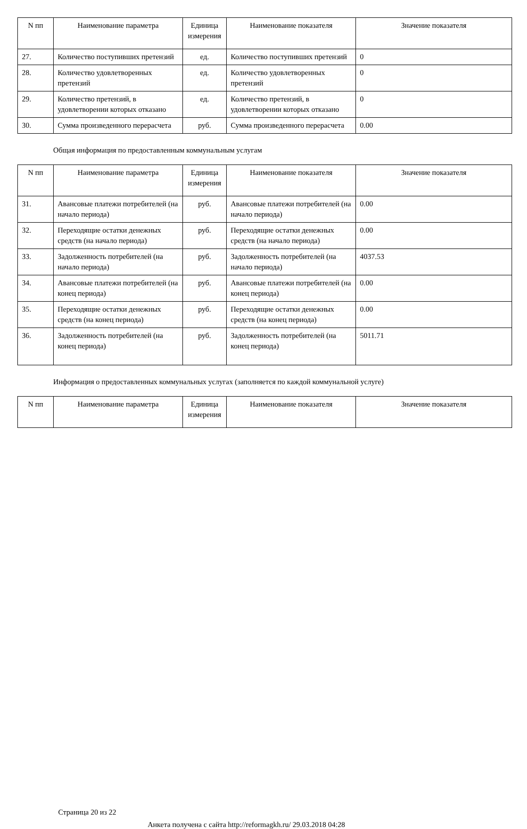| N пп | Наименование параметра | Единица измерения | Наименование показателя | Значение показателя |
| --- | --- | --- | --- | --- |
| 27. | Количество поступивших претензий | ед. | Количество поступивших претензий | 0 |
| 28. | Количество удовлетворенных претензий | ед. | Количество удовлетворенных претензий | 0 |
| 29. | Количество претензий, в удовлетворении которых отказано | ед. | Количество претензий, в удовлетворении которых отказано | 0 |
| 30. | Сумма произведенного перерасчета | руб. | Сумма произведенного перерасчета | 0.00 |
Общая информация по предоставленным коммунальным услугам
| N пп | Наименование параметра | Единица измерения | Наименование показателя | Значение показателя |
| --- | --- | --- | --- | --- |
| 31. | Авансовые платежи потребителей (на начало периода) | руб. | Авансовые платежи потребителей (на начало периода) | 0.00 |
| 32. | Переходящие остатки денежных средств (на начало периода) | руб. | Переходящие остатки денежных средств (на начало периода) | 0.00 |
| 33. | Задолженность потребителей (на начало периода) | руб. | Задолженность потребителей (на начало периода) | 4037.53 |
| 34. | Авансовые платежи потребителей (на конец периода) | руб. | Авансовые платежи потребителей (на конец периода) | 0.00 |
| 35. | Переходящие остатки денежных средств (на конец периода) | руб. | Переходящие остатки денежных средств (на конец периода) | 0.00 |
| 36. | Задолженность потребителей (на конец периода) | руб. | Задолженность потребителей (на конец периода) | 5011.71 |
Информация о предоставленных коммунальных услугах (заполняется по каждой коммунальной услуге)
| N пп | Наименование параметра | Единица измерения | Наименование показателя | Значение показателя |
| --- | --- | --- | --- | --- |
Страница 20 из 22
Анкета получена с сайта http://reformagkh.ru/ 29.03.2018 04:28